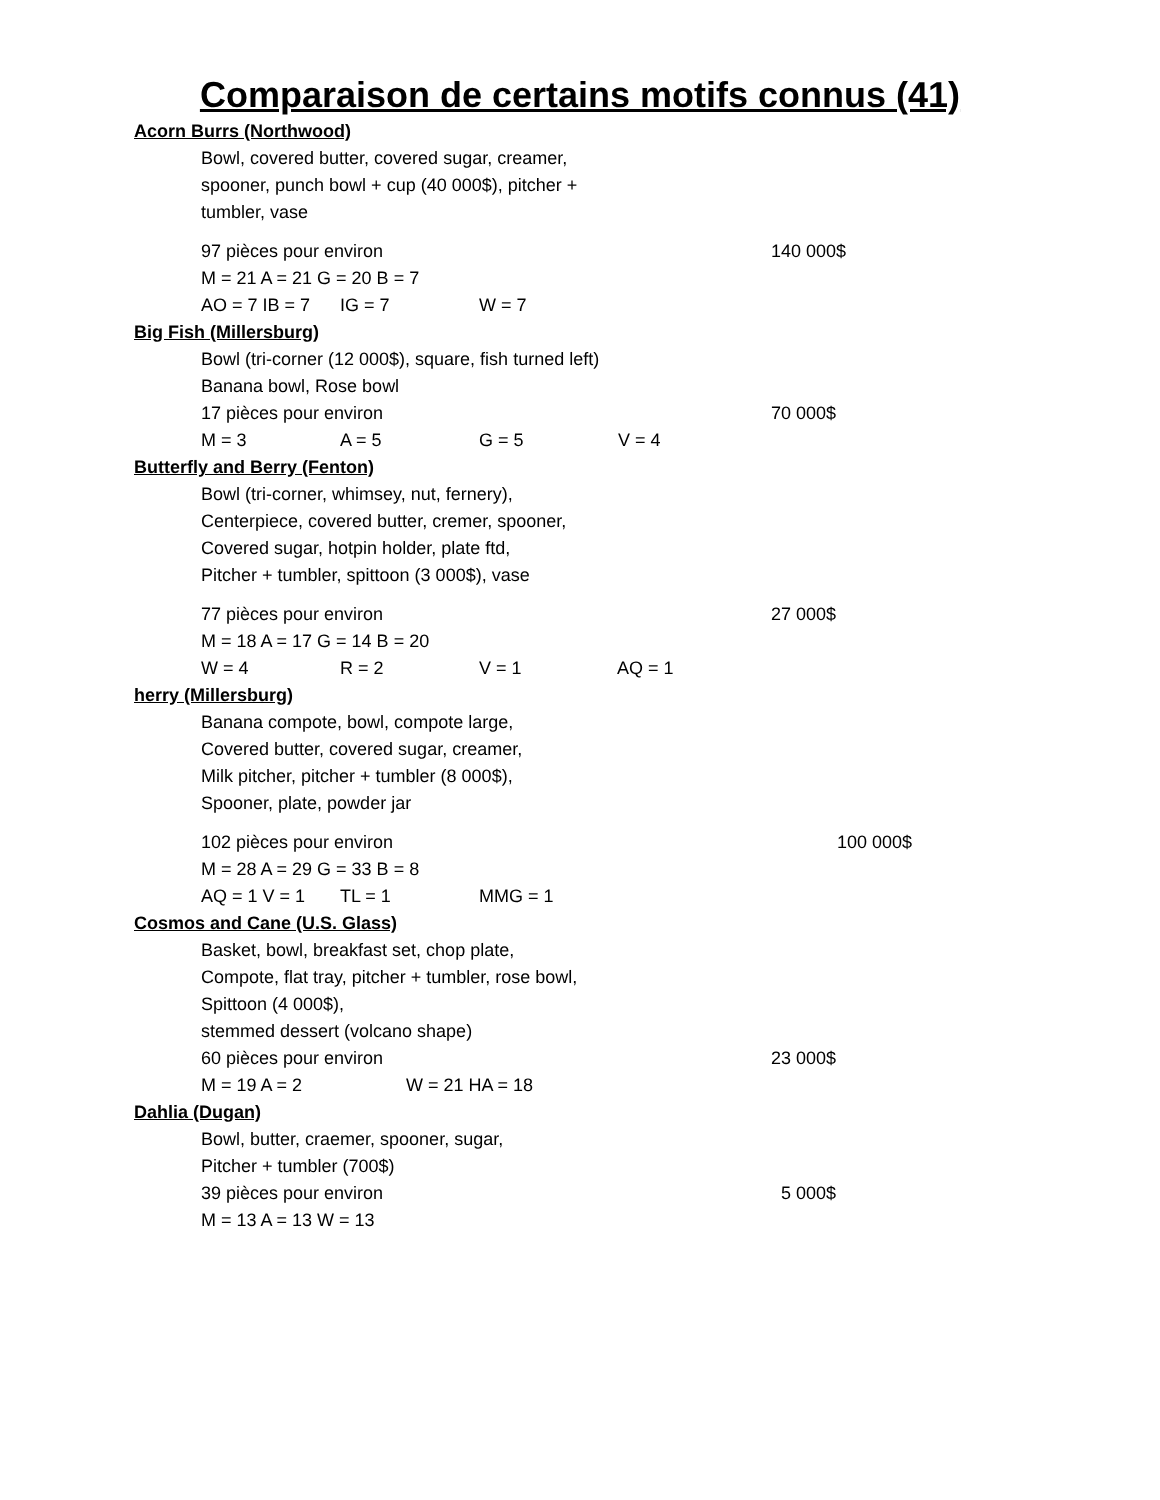Comparaison de certains motifs connus (41)
Acorn Burrs (Northwood)
Bowl, covered butter, covered sugar, creamer,
spooner, punch bowl + cup (40 000$), pitcher +
tumbler, vase
97 pièces pour environ 140 000$
M = 21 A = 21 G = 20 B = 7
AO = 7 IB = 7 IG = 7 W = 7
Big Fish (Millersburg)
Bowl (tri-corner (12 000$), square, fish turned left)
Banana bowl, Rose bowl
17 pièces pour environ 70 000$
M = 3 A = 5 G = 5 V = 4
Butterfly and Berry (Fenton)
Bowl (tri-corner, whimsey, nut, fernery),
Centerpiece, covered butter, cremer, spooner,
Covered sugar, hotpin holder, plate ftd,
Pitcher + tumbler, spittoon (3 000$), vase
77 pièces pour environ 27 000$
M = 18 A = 17 G = 14 B = 20
W = 4 R = 2 V = 1 AQ = 1
herry (Millersburg)
Banana compote, bowl, compote large,
Covered butter, covered sugar, creamer,
Milk pitcher, pitcher + tumbler (8 000$),
Spooner, plate, powder jar
102 pièces pour environ 100 000$
M = 28 A = 29 G = 33 B = 8
AQ = 1 V = 1 TL = 1 MMG = 1
Cosmos and Cane (U.S. Glass)
Basket, bowl, breakfast set, chop plate,
Compote, flat tray, pitcher + tumbler, rose bowl,
Spittoon (4 000$),
stemmed dessert (volcano shape)
60 pièces pour environ 23 000$
M = 19 A = 2 W = 21 HA = 18
Dahlia (Dugan)
Bowl, butter, craemer, spooner, sugar,
Pitcher + tumbler (700$)
39 pièces pour environ 5 000$
M = 13 A = 13 W = 13